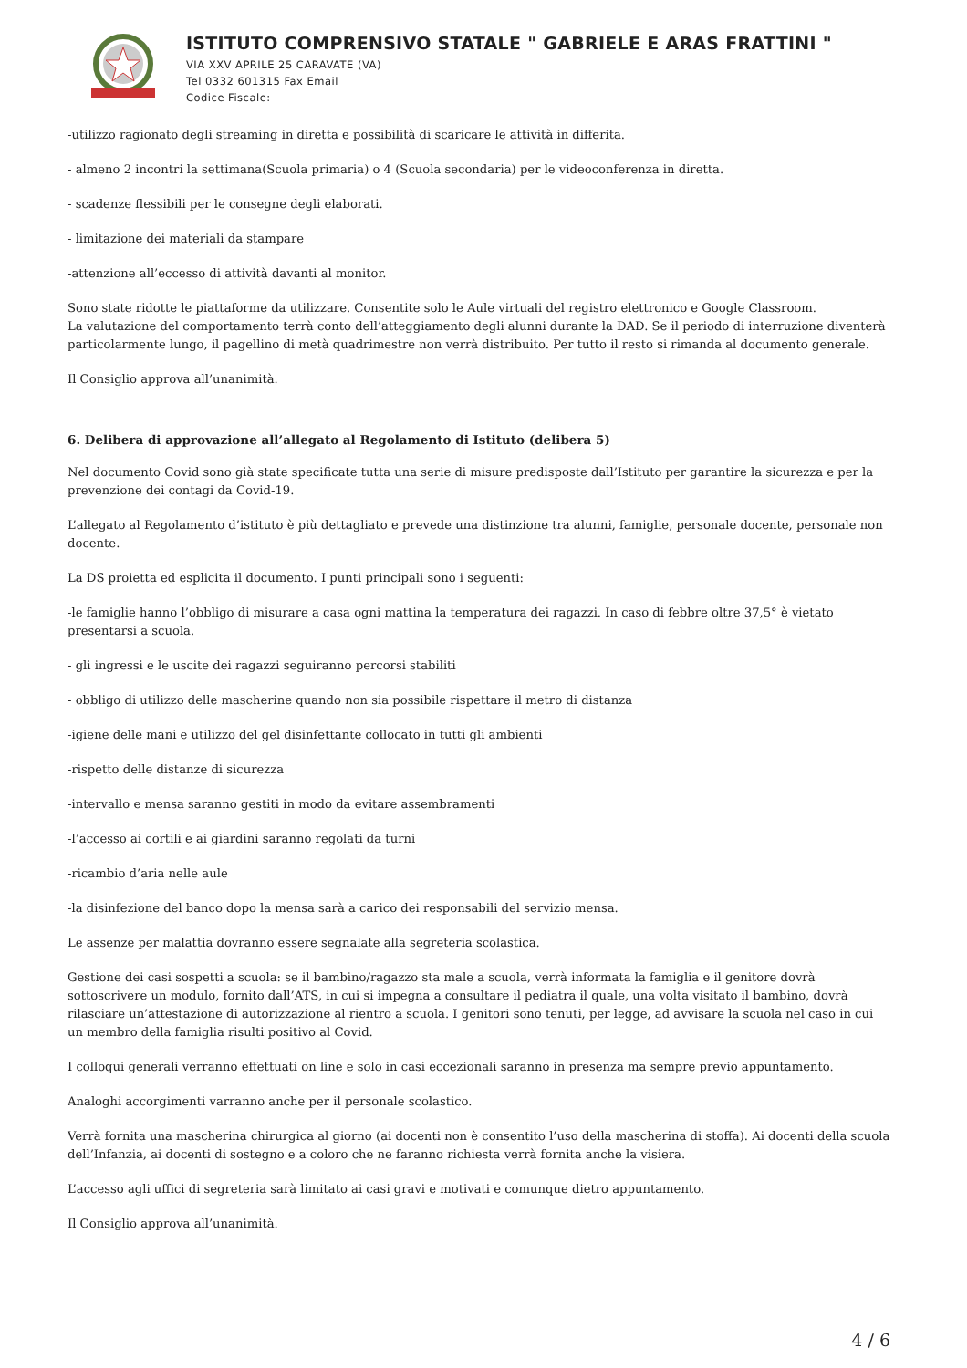ISTITUTO COMPRENSIVO STATALE " GABRIELE E ARAS FRATTINI "
VIA XXV APRILE 25 CARAVATE (VA)
Tel 0332 601315 Fax Email
Codice Fiscale:
-utilizzo ragionato degli streaming in diretta e possibilità di scaricare le attività in differita.
- almeno 2 incontri la settimana(Scuola primaria) o 4 (Scuola secondaria) per le videoconferenza in diretta.
- scadenze flessibili per le consegne degli elaborati.
- limitazione dei materiali da stampare
-attenzione all’eccesso di attività davanti al monitor.
Sono state ridotte le piattaforme da utilizzare. Consentite solo le Aule virtuali del registro elettronico e Google Classroom.
La valutazione del comportamento terrà conto dell’atteggiamento degli alunni durante la DAD. Se il periodo di interruzione diventerà particolarmente lungo, il pagellino di metà quadrimestre non verrà distribuito. Per tutto il resto si rimanda al documento generale.
Il Consiglio approva all’unanimità.
6. Delibera di approvazione all’allegato al Regolamento di Istituto (delibera 5)
Nel documento Covid sono già state specificate tutta una serie di misure predisposte dall’Istituto per garantire la sicurezza e per la prevenzione dei contagi da Covid-19.
L’allegato al Regolamento d’istituto è più dettagliato e prevede una distinzione tra alunni, famiglie, personale docente, personale non docente.
La DS proietta ed esplicita il documento. I punti principali sono i seguenti:
-le famiglie hanno l’obbligo di misurare a casa ogni mattina la temperatura dei ragazzi. In caso di febbre oltre 37,5° è vietato presentarsi a scuola.
- gli ingressi e le uscite dei ragazzi seguiranno percorsi stabiliti
- obbligo di utilizzo delle mascherine quando non sia possibile rispettare il metro di distanza
-igiene delle mani e utilizzo del gel disinfettante collocato in tutti gli ambienti
-rispetto delle distanze di sicurezza
-intervallo e mensa saranno gestiti in modo da evitare assembramenti
-l’accesso ai cortili e ai giardini saranno regolati da turni
-ricambio d’aria nelle aule
-la disinfezione del banco dopo la mensa sarà a carico dei responsabili del servizio mensa.
Le assenze per malattia dovranno essere segnalate alla segreteria scolastica.
Gestione dei casi sospetti a scuola: se il bambino/ragazzo sta male a scuola, verrà informata la famiglia e il genitore dovrà sottoscrivere un modulo, fornito dall’ATS, in cui si impegna a consultare il pediatra il quale, una volta visitato il bambino, dovrà rilasciare un’attestazione di autorizzazione al rientro a scuola. I genitori sono tenuti, per legge, ad avvisare la scuola nel caso in cui un membro della famiglia risulti positivo al Covid.
I colloqui generali verranno effettuati on line e solo in casi eccezionali saranno in presenza ma sempre previo appuntamento.
Analoghi accorgimenti varranno anche per il personale scolastico.
Verrà fornita una mascherina chirurgica al giorno (ai docenti non è consentito l’uso della mascherina di stoffa). Ai docenti della scuola dell’Infanzia, ai docenti di sostegno e a coloro che ne faranno richiesta verrà fornita anche la visiera.
L’accesso agli uffici di segreteria sarà limitato ai casi gravi e motivati e comunque dietro appuntamento.
Il Consiglio approva all’unanimità.
4 / 6